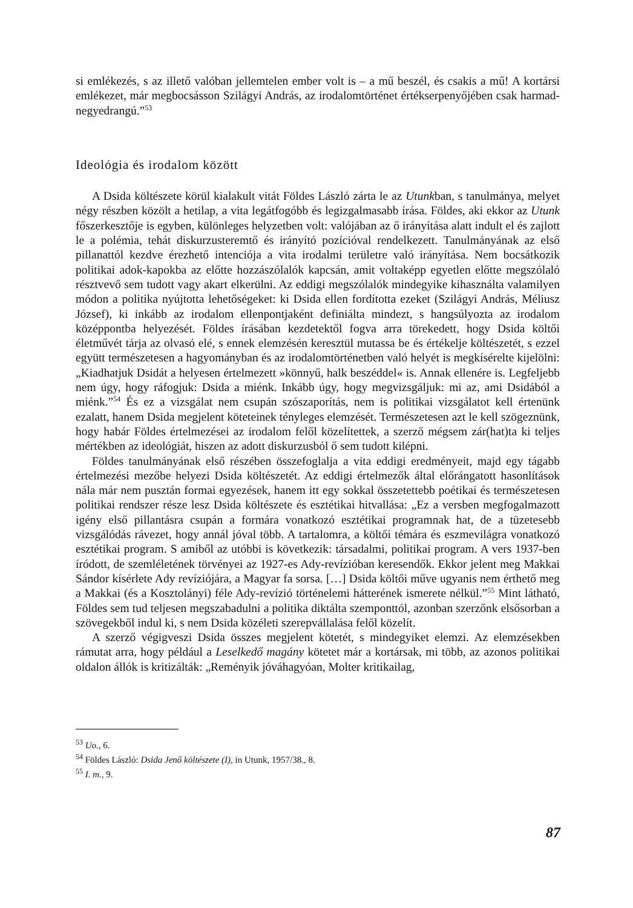si emlékezés, s az illető valóban jellemtelen ember volt is – a mű beszél, és csakis a mű! A kortársi emlékezet, már megbocsásson Szilágyi András, az irodalomtörténet értékserpenyőjében csak harmad-negyedrangú.”<sup>53</sup>
Ideológia és irodalom között
A Dsida költészete körül kialakult vitát Földes László zárta le az Utunkban, s tanulmánya, melyet négy részben közölt a hetilap, a vita legátfogóbb és legizgalmasabb írása. Földes, aki ekkor az Utunk főszerkesztője is egyben, különleges helyzetben volt: valójában az ő irányítása alatt indult el és zajlott le a polémia, tehát diskurzusteremtő és irányító pozícióval rendelkezett. Tanulmányának az első pillanattól kezdve érezhető intenciója a vita irodalmi területre való irányítása. Nem bocsátkozik politikai adok-kapokba az előtte hozzászólalók kapcsán, amit voltaképp egyetlen előtte megszólaló résztvevő sem tudott vagy akart elkerülni. Az eddigi megszólalók mindegyike kihasználta valamilyen módon a politika nyújtotta lehetőségeket: ki Dsida ellen fordította ezeket (Szilágyi András, Méliusz József), ki inkább az irodalom ellenpontjaként definiálta mindezt, s hangsúlyozta az irodalom középpontba helyezését. Földes írásában kezdetektől fogva arra törekedett, hogy Dsida költői életművét tárja az olvasó elé, s ennek elemzésén keresztül mutassa be és értékelje költészetét, s ezzel együtt természetesen a hagyományban és az irodalomtörténetben való helyét is megkísérelte kijelölni: „Kiadhatjuk Dsidát a helyesen értelmezett »könnyű, halk beszéddel« is. Annak ellenére is. Legfeljebb nem úgy, hogy ráfogjuk: Dsida a miénk. Inkább úgy, hogy megvizsgáljuk: mi az, ami Dsidából a miénk.”<sup>54</sup> És ez a vizsgálat nem csupán szószaporítás, nem is politikai vizsgálatot kell értenünk ezalatt, hanem Dsida megjelent köteteinek tényleges elemzését. Természetesen azt le kell szögeznünk, hogy habár Földes értelmezései az irodalom felől közelítettek, a szerző mégsem zár(hat)ta ki teljes mértékben az ideológiát, hiszen az adott diskurzusból ő sem tudott kilépni.
Földes tanulmányának első részében összefoglalja a vita eddigi eredményeit, majd egy tágabb értelmezési mezőbe helyezi Dsida költészetét. Az eddigi értelmezők által előrángatott hasonlítások nála már nem pusztán formai egyezések, hanem itt egy sokkal összetettebb poétikai és természetesen politikai rendszer része lesz Dsida költészete és esztétikai hitvallása: „Ez a versben megfogalmazott igény első pillantásra csupán a formára vonatkozó esztétikai programnak hat, de a tüzetesebb vizsgálódás rávezet, hogy annál jóval több. A tartalomra, a költői témára és eszmevilágra vonatkozó esztétikai program. S amiből az utóbbi is következik: társadalmi, politikai program. A vers 1937-ben íródott, de szemléletének törvényei az 1927-es Ady-revízióban keresendők. Ekkor jelent meg Makkai Sándor kísérlete Ady revíziójára, a Magyar fa sorsa. […] Dsida költői műve ugyanis nem érthető meg a Makkai (és a Kosztolányi) féle Ady-revízió történelemi hátterének ismerete nélkül.”<sup>55</sup> Mint látható, Földes sem tud teljesen megszabadulni a politika diktálta szemponttól, azonban szerzőnk elsősorban a szövegekből indul ki, s nem Dsida közéleti szerepvállalása felől közelít.
A szerző végigveszi Dsida összes megjelent kötetét, s mindegyiket elemzi. Az elemzésekben rámutat arra, hogy például a Leselkedő magány kötetet már a kortársak, mi több, az azonos politikai oldalon állók is kritizálták: „Reményik jóváhagyóan, Molter kritikailag,
<sup>53</sup> Uo., 6.
<sup>54</sup> Földes László: Dsida Jenő költészete (I), in Utunk, 1957/38., 8.
<sup>55</sup> I. m., 9.
87